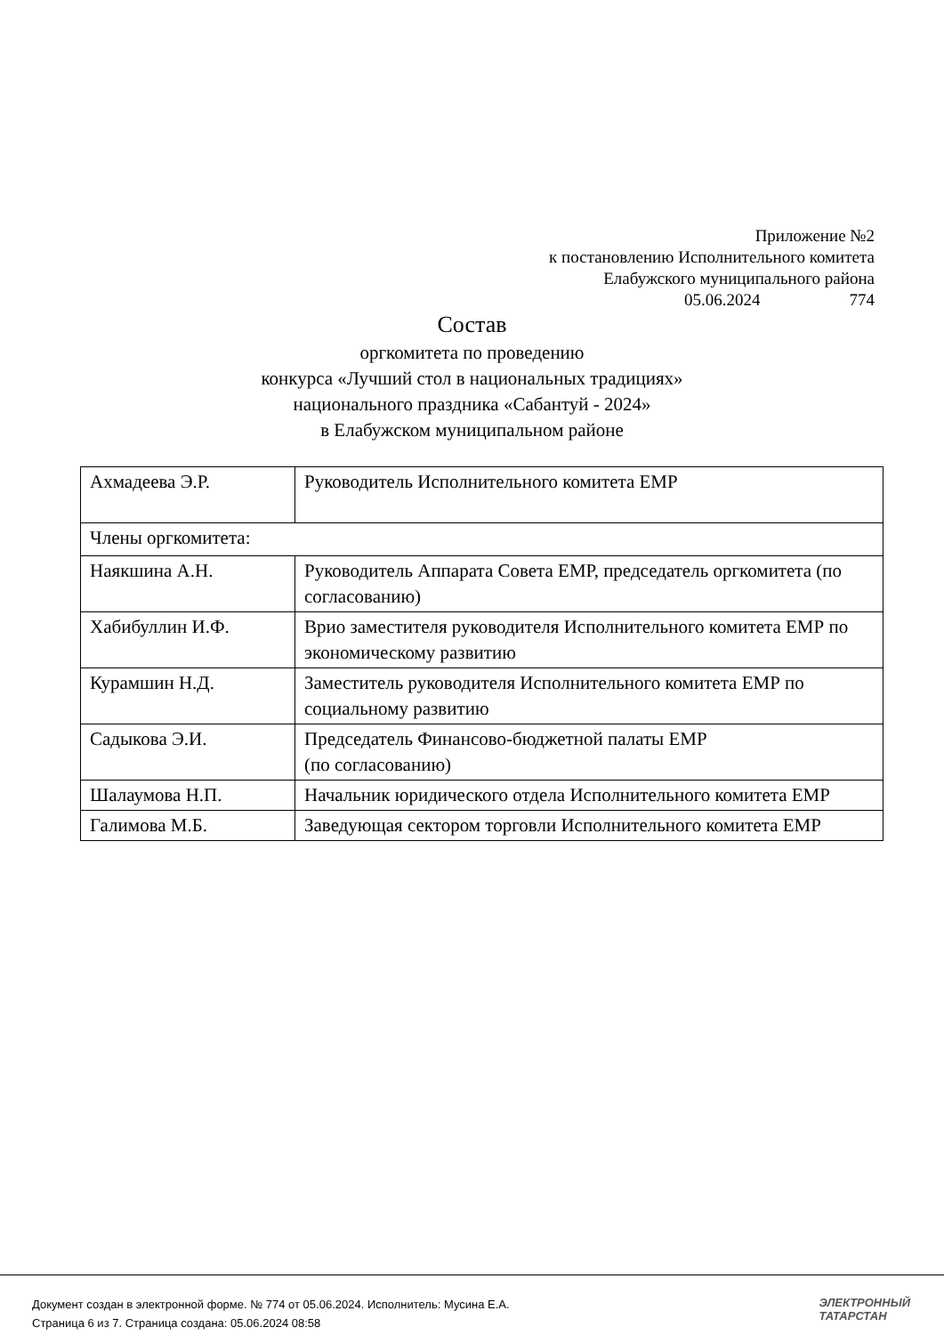Приложение №2
к постановлению Исполнительного комитета
Елабужского муниципального района
05.06.2024 774
Состав
оргкомитета по проведению
конкурса «Лучший стол в национальных традициях»
национального праздника «Сабантуй - 2024»
в Елабужском муниципальном районе
| Ахмадеева Э.Р. | Руководитель Исполнительного комитета ЕМР |
| Члены оргкомитета: | |
| Наякшина А.Н. | Руководитель Аппарата Совета ЕМР, председатель оргкомитета (по согласованию) |
| Хабибуллин И.Ф. | Врио заместителя руководителя Исполнительного комитета ЕМР по экономическому развитию |
| Курамшин Н.Д. | Заместитель руководителя Исполнительного комитета ЕМР по социальному развитию |
| Садыкова Э.И. | Председатель Финансово-бюджетной палаты ЕМР (по согласованию) |
| Шалаумова Н.П. | Начальник юридического отдела Исполнительного комитета ЕМР |
| Галимова М.Б. | Заведующая сектором торговли Исполнительного комитета ЕМР |
Документ создан в электронной форме. № 774 от 05.06.2024. Исполнитель: Мусина Е.А.
Страница 6 из 7. Страница создана: 05.06.2024 08:58
ЭЛЕКТРОННЫЙ
ТАТАРСТАН